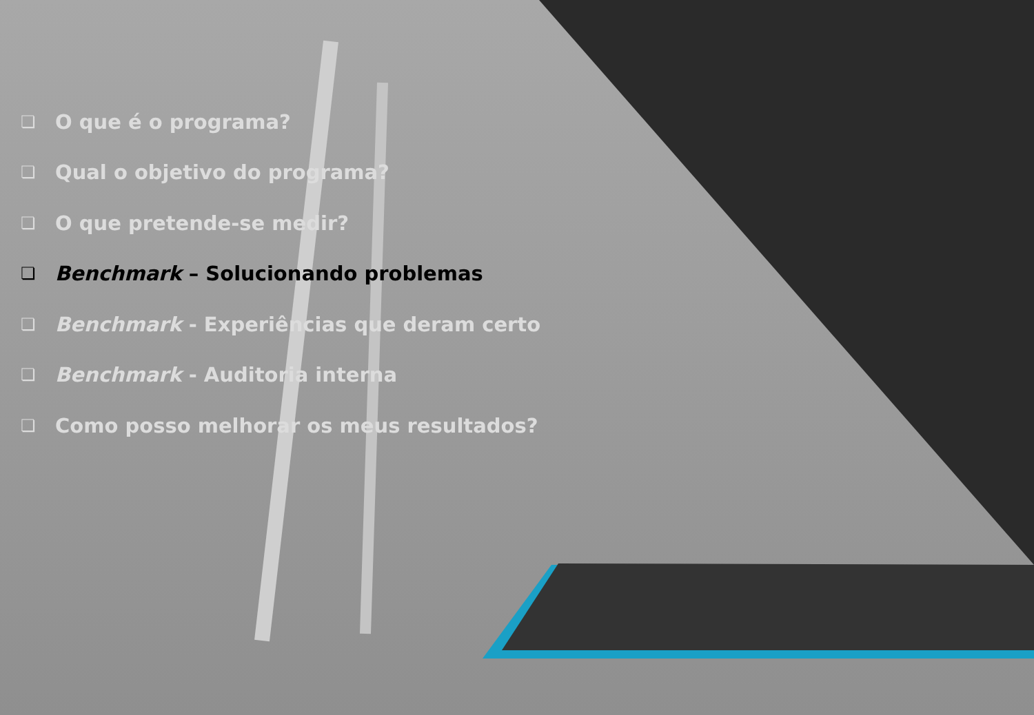❏ O que é o programa?
❏ Qual o objetivo do programa?
❏ O que pretende-se medir?
❏ Benchmark – Solucionando problemas
❏ Benchmark - Experiências que deram certo
❏ Benchmark - Auditoria interna
❏ Como posso melhorar os meus resultados?